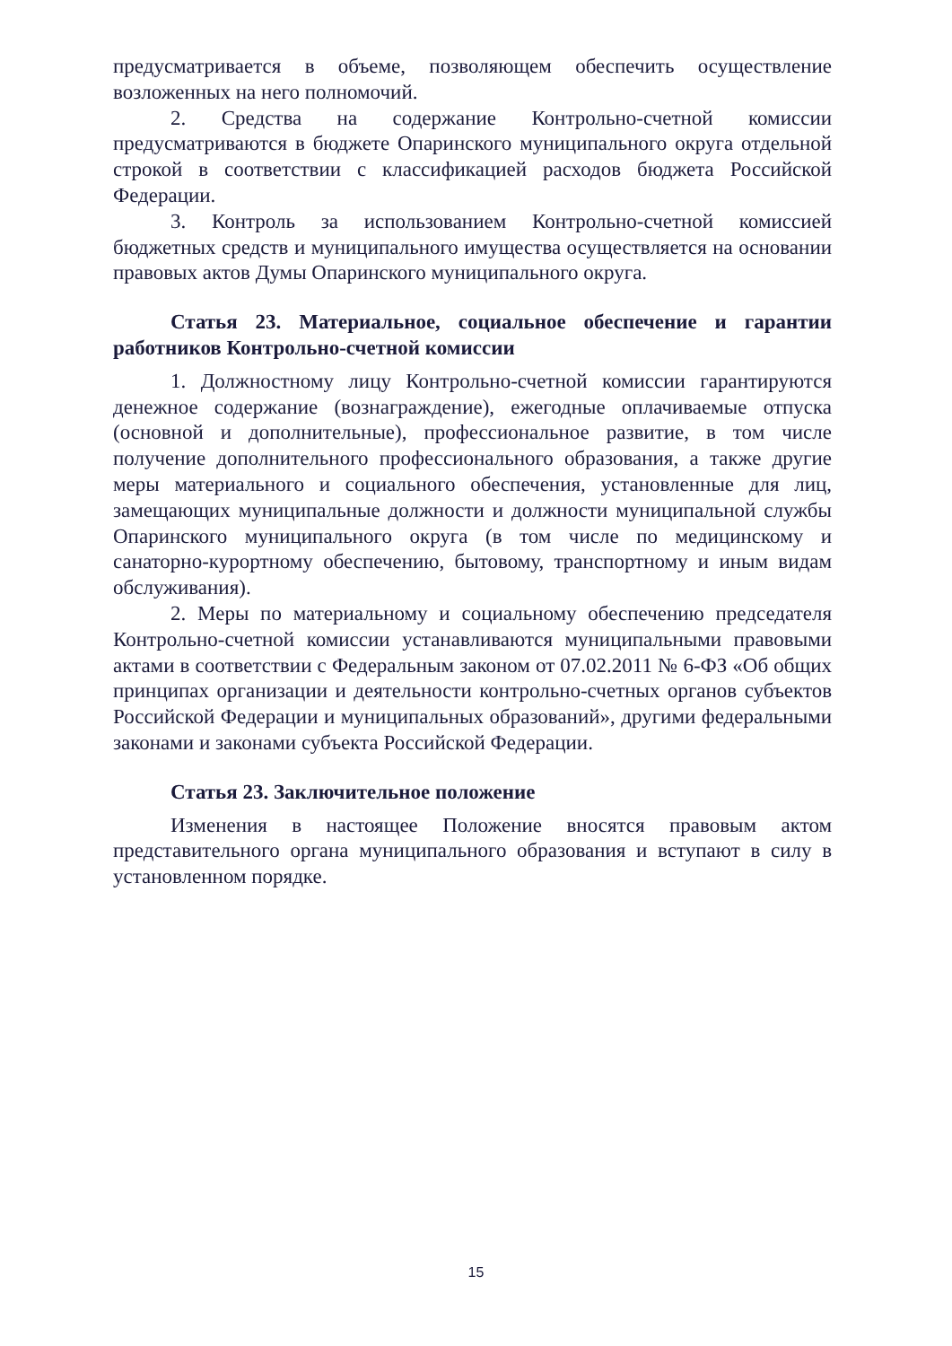предусматривается в объеме, позволяющем обеспечить осуществление возложенных на него полномочий.
2. Средства на содержание Контрольно-счетной комиссии предусматриваются в бюджете Опаринского муниципального округа отдельной строкой в соответствии с классификацией расходов бюджета Российской Федерации.
3. Контроль за использованием Контрольно-счетной комиссией бюджетных средств и муниципального имущества осуществляется на основании правовых актов Думы Опаринского муниципального округа.
Статья 23. Материальное, социальное обеспечение и гарантии работников Контрольно-счетной комиссии
1. Должностному лицу Контрольно-счетной комиссии гарантируются денежное содержание (вознаграждение), ежегодные оплачиваемые отпуска (основной и дополнительные), профессиональное развитие, в том числе получение дополнительного профессионального образования, а также другие меры материального и социального обеспечения, установленные для лиц, замещающих муниципальные должности и должности муниципальной службы Опаринского муниципального округа (в том числе по медицинскому и санаторно-курортному обеспечению, бытовому, транспортному и иным видам обслуживания).
2. Меры по материальному и социальному обеспечению председателя Контрольно-счетной комиссии устанавливаются муниципальными правовыми актами в соответствии с Федеральным законом от 07.02.2011 № 6-ФЗ «Об общих принципах организации и деятельности контрольно-счетных органов субъектов Российской Федерации и муниципальных образований», другими федеральными законами и законами субъекта Российской Федерации.
Статья 23. Заключительное положение
Изменения в настоящее Положение вносятся правовым актом представительного органа муниципального образования и вступают в силу в установленном порядке.
15